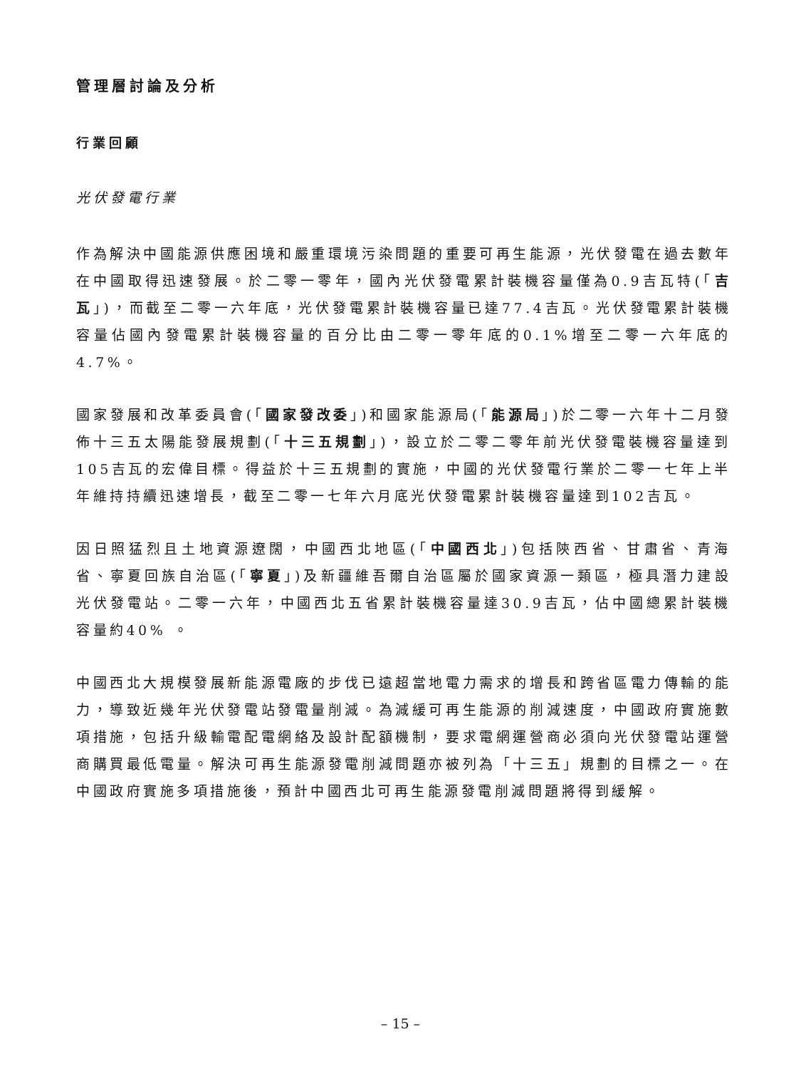管理層討論及分析
行業回顧
光伏發電行業
作為解決中國能源供應困境和嚴重環境污染問題的重要可再生能源，光伏發電在過去數年在中國取得迅速發展。於二零一零年，國內光伏發電累計裝機容量僅為0.9吉瓦特(「吉瓦」)，而截至二零一六年底，光伏發電累計裝機容量已達77.4吉瓦。光伏發電累計裝機容量佔國內發電累計裝機容量的百分比由二零一零年底的0.1%增至二零一六年底的4.7%。
國家發展和改革委員會(「國家發改委」)和國家能源局(「能源局」)於二零一六年十二月發佈十三五太陽能發展規劃(「十三五規劃」)，設立於二零二零年前光伏發電裝機容量達到105吉瓦的宏偉目標。得益於十三五規劃的實施，中國的光伏發電行業於二零一七年上半年維持持續迅速增長，截至二零一七年六月底光伏發電累計裝機容量達到102吉瓦。
因日照猛烈且土地資源遼闊，中國西北地區(「中國西北」)包括陝西省、甘肅省、青海省、寧夏回族自治區(「寧夏」)及新疆維吾爾自治區屬於國家資源一類區，極具潛力建設光伏發電站。二零一六年，中國西北五省累計裝機容量達30.9吉瓦，佔中國總累計裝機容量約40% 。
中國西北大規模發展新能源電廠的步伐已遠超當地電力需求的增長和跨省區電力傳輸的能力，導致近幾年光伏發電站發電量削減。為減緩可再生能源的削減速度，中國政府實施數項措施，包括升級輸電配電網絡及設計配額機制，要求電網運營商必須向光伏發電站運營商購買最低電量。解決可再生能源發電削減問題亦被列為「十三五」規劃的目標之一。在中國政府實施多項措施後，預計中國西北可再生能源發電削減問題將得到緩解。
– 15 –